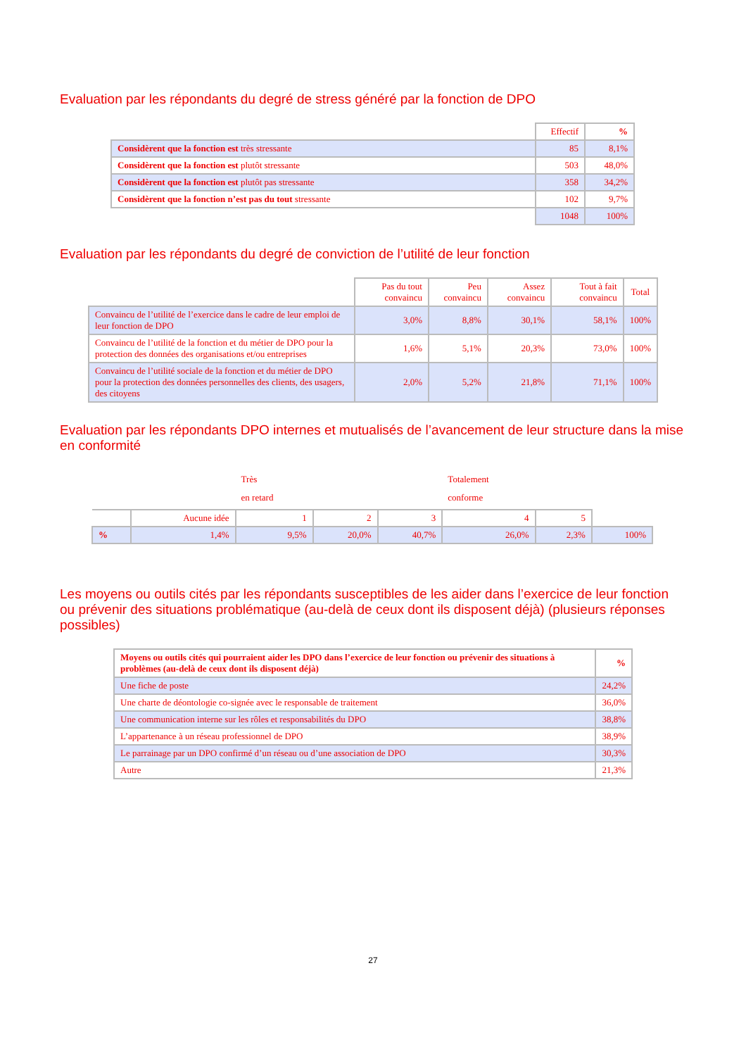Evaluation par les répondants du degré de stress généré par la fonction de DPO
| | Effectif | % |
| Considèrent que la fonction est très stressante | 85 | 8,1% |
| Considèrent que la fonction est plutôt stressante | 503 | 48,0% |
| Considèrent que la fonction est plutôt pas stressante | 358 | 34,2% |
| Considèrent que la fonction n’est pas du tout stressante | 102 | 9,7% |
| | 1048 | 100% |
Evaluation par les répondants du degré de conviction de l’utilité de leur fonction
| | Pas du tout convaincu | Peu convaincu | Assez convaincu | Tout à fait convaincu | Total |
| Convaincu de l’utilité de l’exercice dans le cadre de leur emploi de leur fonction de DPO | 3,0% | 8,8% | 30,1% | 58,1% | 100% |
| Convaincu de l’utilité de la fonction et du métier de DPO pour la protection des données des organisations et/ou entreprises | 1,6% | 5,1% | 20,3% | 73,0% | 100% |
| Convaincu de l’utilité sociale de la fonction et du métier de DPO pour la protection des données personnelles des clients, des usagers, des citoyens | 2,0% | 5,2% | 21,8% | 71,1% | 100% |
Evaluation par les répondants DPO internes et mutualisés de l’avancement de leur structure dans la mise en conformité
| | | Très en retard | | | Totalement conforme | | |
| | Aucune idée | 1 | 2 | 3 | 4 | 5 | |
| % | 1,4% | 9,5% | 20,0% | 40,7% | 26,0% | 2,3% | 100% |
Les moyens ou outils cités par les répondants susceptibles de les aider dans l’exercice de leur fonction ou prévenir des situations problématique (au-delà de ceux dont ils disposent déjà) (plusieurs réponses possibles)
| Moyens ou outils cités qui pourraient aider les DPO dans l’exercice de leur fonction ou prévenir des situations à problèmes (au-delà de ceux dont ils disposent déjà) | % |
| --- | --- |
| Une fiche de poste | 24,2% |
| Une charte de déontologie co-signée avec le responsable de traitement | 36,0% |
| Une communication interne sur les rôles et responsabilités du DPO | 38,8% |
| L’appartenance à un réseau professionnel de DPO | 38,9% |
| Le parrainage par un DPO confirmé d’un réseau ou d’une association de DPO | 30,3% |
| Autre | 21,3% |
27